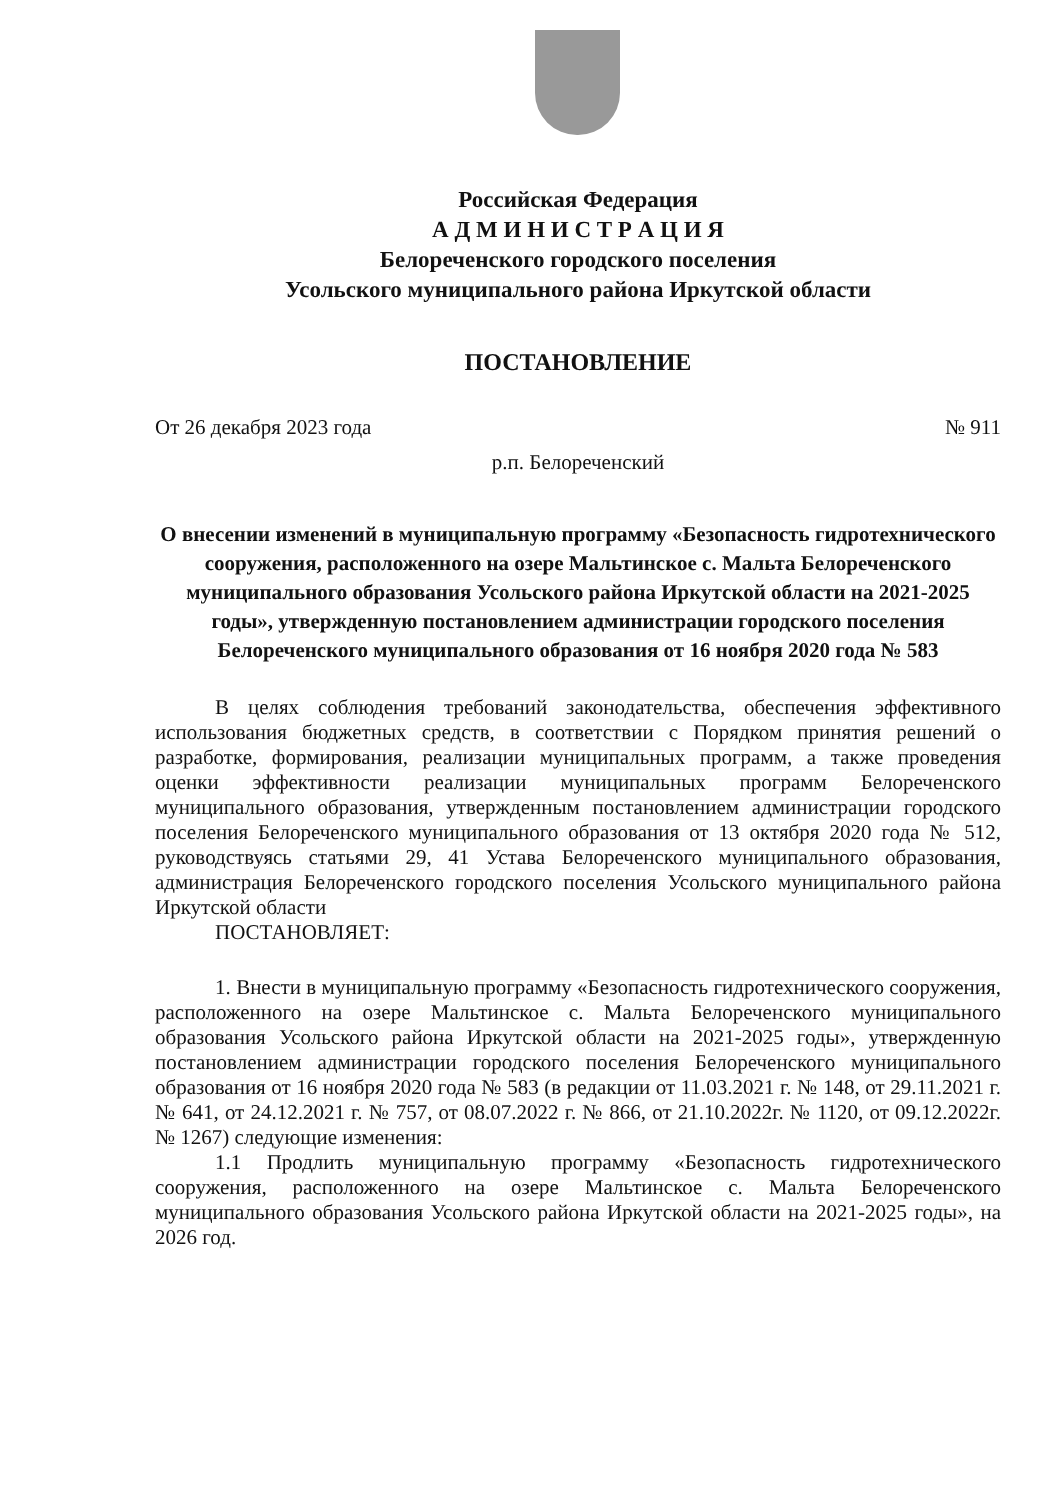Российская Федерация
А Д М И Н И С Т Р А Ц И Я
Белореченского городского поселения
Усольского муниципального района Иркутской области
ПОСТАНОВЛЕНИЕ
От 26 декабря 2023 года № 911
р.п. Белореченский
О внесении изменений в муниципальную программу «Безопасность гидротехнического сооружения, расположенного на озере Мальтинское с. Мальта Белореченского муниципального образования Усольского района Иркутской области на 2021-2025 годы», утвержденную постановлением администрации городского поселения Белореченского муниципального образования от 16 ноября 2020 года № 583
В целях соблюдения требований законодательства, обеспечения эффективного использования бюджетных средств, в соответствии с Порядком принятия решений о разработке, формирования, реализации муниципальных программ, а также проведения оценки эффективности реализации муниципальных программ Белореченского муниципального образования, утвержденным постановлением администрации городского поселения Белореченского муниципального образования от 13 октября 2020 года № 512, руководствуясь статьями 29, 41 Устава Белореченского муниципального образования, администрация Белореченского городского поселения Усольского муниципального района Иркутской области
ПОСТАНОВЛЯЕТ:
1. Внести в муниципальную программу «Безопасность гидротехнического сооружения, расположенного на озере Мальтинское с. Мальта Белореченского муниципального образования Усольского района Иркутской области на 2021-2025 годы», утвержденную постановлением администрации городского поселения Белореченского муниципального образования от 16 ноября 2020 года № 583 (в редакции от 11.03.2021 г. № 148, от 29.11.2021 г. № 641, от 24.12.2021 г. № 757, от 08.07.2022 г. № 866, от 21.10.2022г. № 1120, от 09.12.2022г. № 1267) следующие изменения:
1.1 Продлить муниципальную программу «Безопасность гидротехнического сооружения, расположенного на озере Мальтинское с. Мальта Белореченского муниципального образования Усольского района Иркутской области на 2021-2025 годы», на 2026 год.